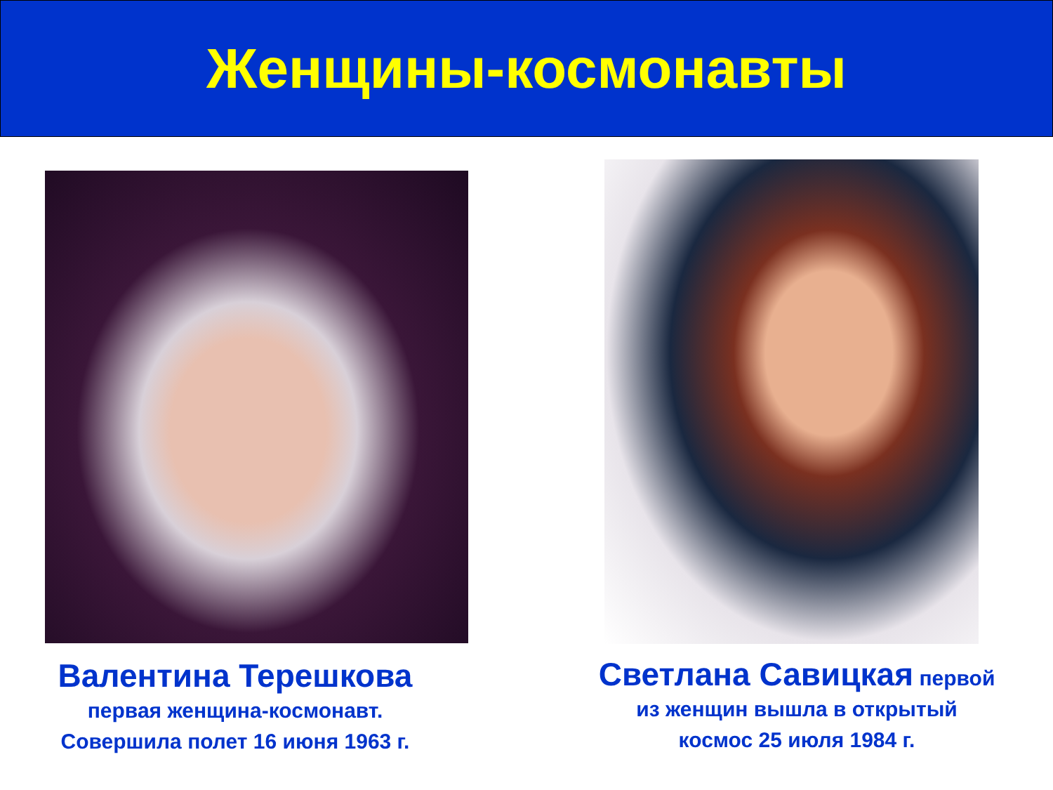Женщины-космонавты
Валентина Терешкова
первая женщина-космонавт.
Совершила полет 16 июня 1963 г.
Светлана Савицкая первой
из женщин вышла в открытый
космос 25 июля 1984 г.